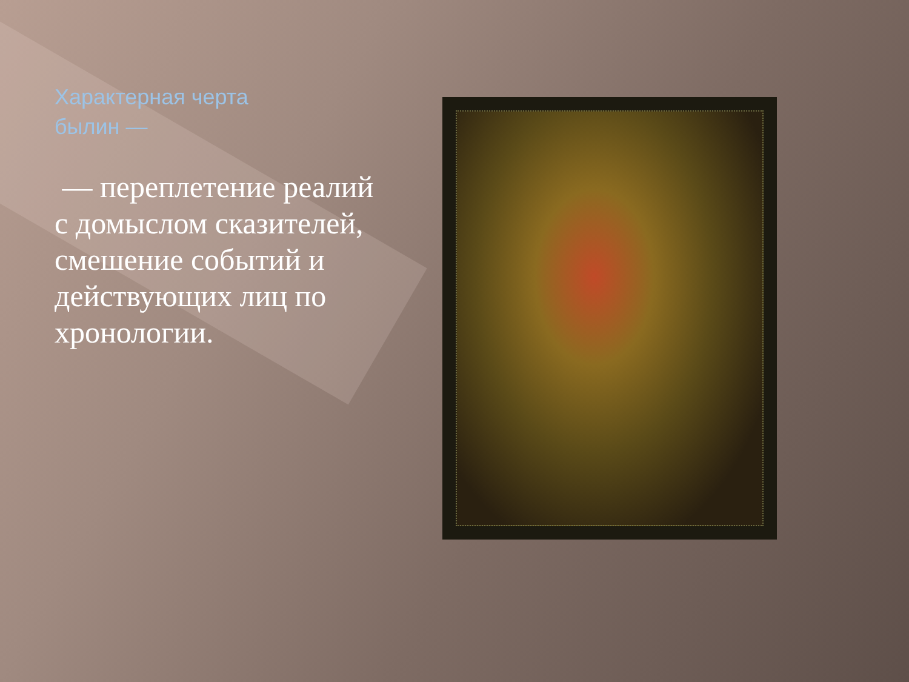Характерная черта
былин —
— переплетение реалий с домыслом сказителей, смешение событий и действующих лиц по хронологии.